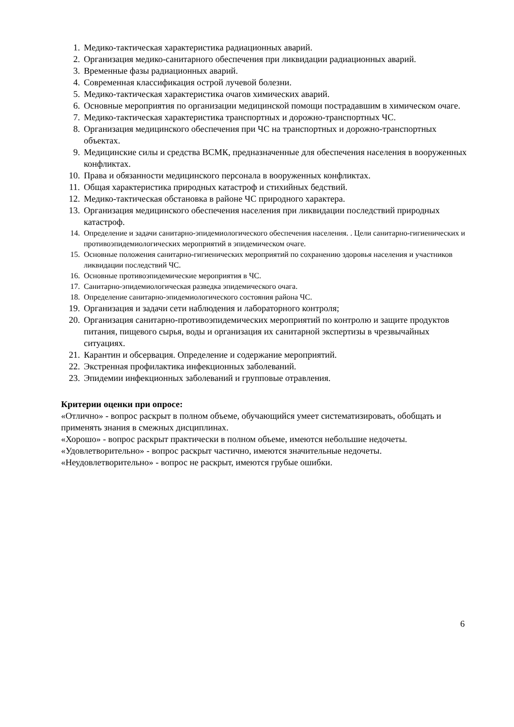1. Медико-тактическая характеристика радиационных аварий.
2. Организация медико-санитарного обеспечения при ликвидации радиационных аварий.
3. Временные фазы радиационных аварий.
4. Современная классификация острой лучевой болезни.
5. Медико-тактическая характеристика очагов химических аварий.
6. Основные мероприятия по организации медицинской помощи пострадавшим в химическом очаге.
7. Медико-тактическая характеристика транспортных и дорожно-транспортных ЧС.
8. Организация медицинского обеспечения при ЧС на транспортных и дорожно-транспортных объектах.
9. Медицинские силы и средства ВСМК, предназначенные для обеспечения населения в вооруженных конфликтах.
10. Права и обязанности медицинского персонала в вооруженных конфликтах.
11. Общая характеристика природных катастроф и стихийных бедствий.
12. Медико-тактическая обстановка в районе ЧС природного характера.
13. Организация медицинского обеспечения населения при ликвидации последствий природных катастроф.
14. Определение и задачи санитарно-эпидемиологического обеспечения населения. . Цели санитарно-гигиенических и противоэпидемиологических мероприятий в эпидемическом очаге.
15. Основные положения санитарно-гигиенических мероприятий по сохранению здоровья населения и участников ликвидации последствий ЧС.
16. Основные противоэпидемические мероприятия в ЧС.
17. Санитарно-эпидемиологическая разведка эпидемического очага.
18. Определение санитарно-эпидемиологического состояния района ЧС.
19. Организация и задачи сети наблюдения и лабораторного контроля;
20. Организация санитарно-противоэпидемических мероприятий по контролю и защите продуктов питания, пищевого сырья, воды и организация их санитарной экспертизы в чрезвычайных ситуациях.
21. Карантин и обсервация. Определение и содержание мероприятий.
22. Экстренная профилактика инфекционных заболеваний.
23. Эпидемии инфекционных заболеваний и групповые отравления.
Критерии оценки при опросе:
«Отлично» - вопрос раскрыт в полном объеме, обучающийся умеет систематизировать, обобщать и применять знания в смежных дисциплинах.
«Хорошо» - вопрос раскрыт практически в полном объеме, имеются небольшие недочеты.
«Удовлетворительно» - вопрос раскрыт частично, имеются значительные недочеты.
«Неудовлетворительно» - вопрос не раскрыт, имеются грубые ошибки.
6